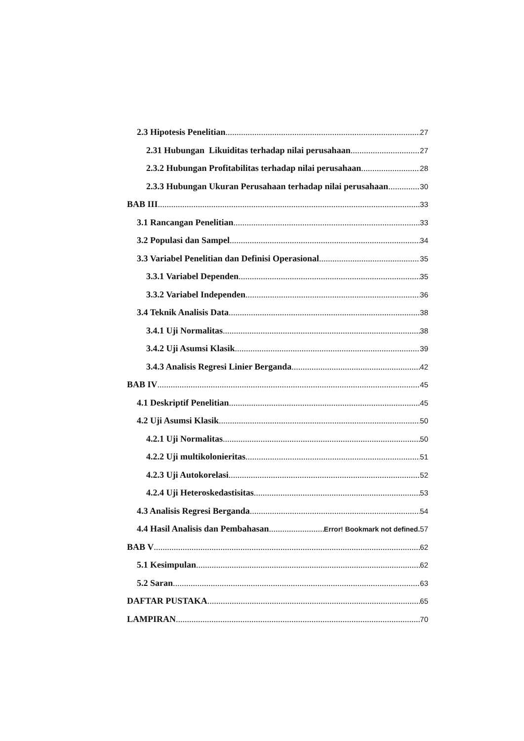2.3 Hipotesis Penelitian 27
2.31 Hubungan Likuiditas terhadap nilai perusahaan 27
2.3.2 Hubungan Profitabilitas terhadap nilai perusahaan 28
2.3.3 Hubungan Ukuran Perusahaan terhadap nilai perusahaan 30
BAB III 33
3.1 Rancangan Penelitian 33
3.2 Populasi dan Sampel 34
3.3 Variabel Penelitian dan Definisi Operasional 35
3.3.1 Variabel Dependen 35
3.3.2 Variabel Independen 36
3.4 Teknik Analisis Data 38
3.4.1 Uji Normalitas 38
3.4.2 Uji Asumsi Klasik 39
3.4.3 Analisis Regresi Linier Berganda 42
BAB IV 45
4.1 Deskriptif Penelitian 45
4.2 Uji Asumsi Klasik 50
4.2.1 Uji Normalitas 50
4.2.2 Uji multikolonieritas 51
4.2.3 Uji Autokorelasi 52
4.2.4 Uji Heteroskedastisitas 53
4.3 Analisis Regresi Berganda 54
4.4 Hasil Analisis dan Pembahasan Error! Bookmark not defined. 57
BAB V 62
5.1 Kesimpulan 62
5.2 Saran 63
DAFTAR PUSTAKA 65
LAMPIRAN 70